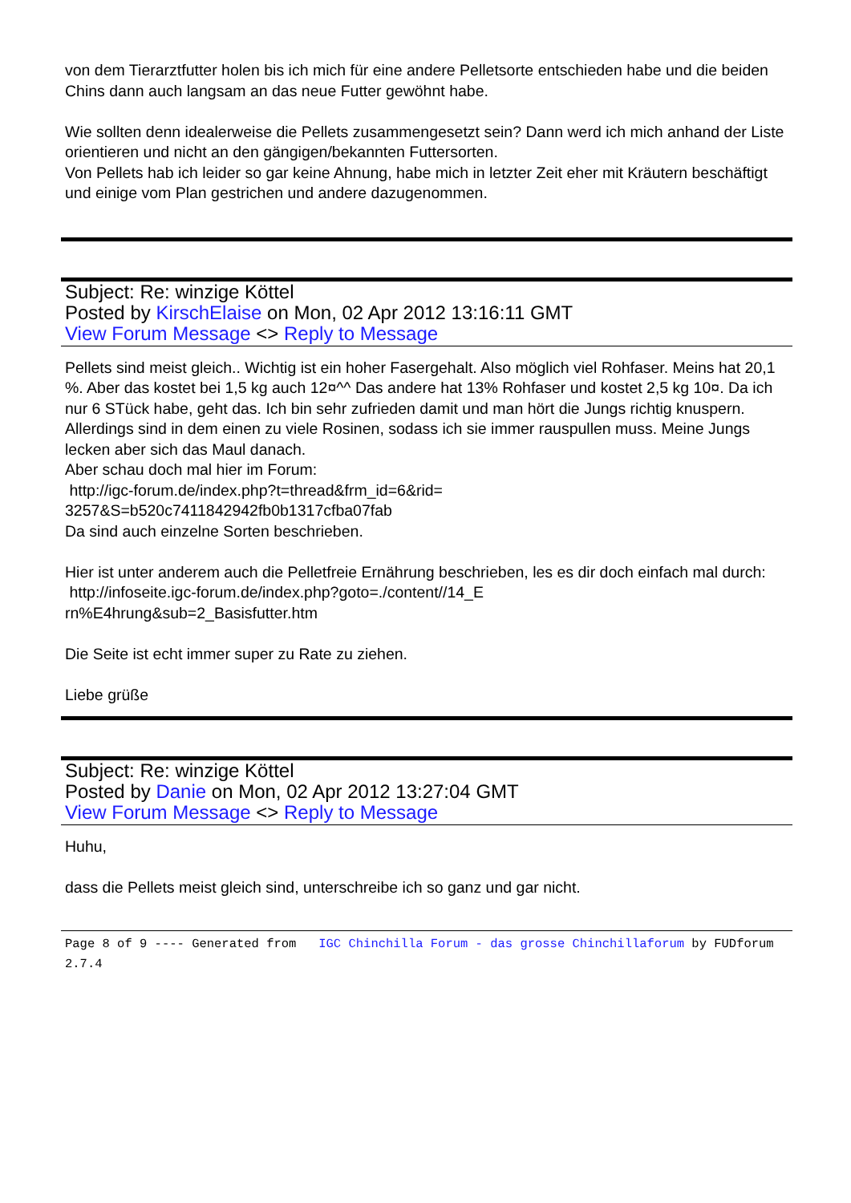von dem Tierarztfutter holen bis ich mich für eine andere Pelletsorte entschieden habe und die beiden Chins dann auch langsam an das neue Futter gewöhnt habe.
Wie sollten denn idealerweise die Pellets zusammengesetzt sein? Dann werd ich mich anhand der Liste orientieren und nicht an den gängigen/bekannten Futtersorten.
Von Pellets hab ich leider so gar keine Ahnung, habe mich in letzter Zeit eher mit Kräutern beschäftigt und einige vom Plan gestrichen und andere dazugenommen.
Subject: Re: winzige Köttel
Posted by KirschElaise on Mon, 02 Apr 2012 13:16:11 GMT
View Forum Message <> Reply to Message
Pellets sind meist gleich.. Wichtig ist ein hoher Fasergehalt. Also möglich viel Rohfaser. Meins hat 20,1 %. Aber das kostet bei 1,5 kg auch 12¤^^ Das andere hat 13% Rohfaser und kostet 2,5 kg 10¤. Da ich nur 6 STück habe, geht das. Ich bin sehr zufrieden damit und man hört die Jungs richtig knuspern. Allerdings sind in dem einen zu viele Rosinen, sodass ich sie immer rauspullen muss. Meine Jungs lecken aber sich das Maul danach.
Aber schau doch mal hier im Forum:
http://igc-forum.de/index.php?t=thread&frm_id=6&rid=
3257&S=b520c7411842942fb0b1317cfba07fab
Da sind auch einzelne Sorten beschrieben.
Hier ist unter anderem auch die Pelletfreie Ernährung beschrieben, les es dir doch einfach mal durch:
http://infoseite.igc-forum.de/index.php?goto=./content//14_E
rn%E4hrung&sub=2_Basisfutter.htm
Die Seite ist echt immer super zu Rate zu ziehen.
Liebe grüße
Subject: Re: winzige Köttel
Posted by Danie on Mon, 02 Apr 2012 13:27:04 GMT
View Forum Message <> Reply to Message
Huhu,
dass die Pellets meist gleich sind, unterschreibe ich so ganz und gar nicht.
Page 8 of 9 ---- Generated from IGC Chinchilla Forum - das grosse Chinchillaforum by FUDforum 2.7.4